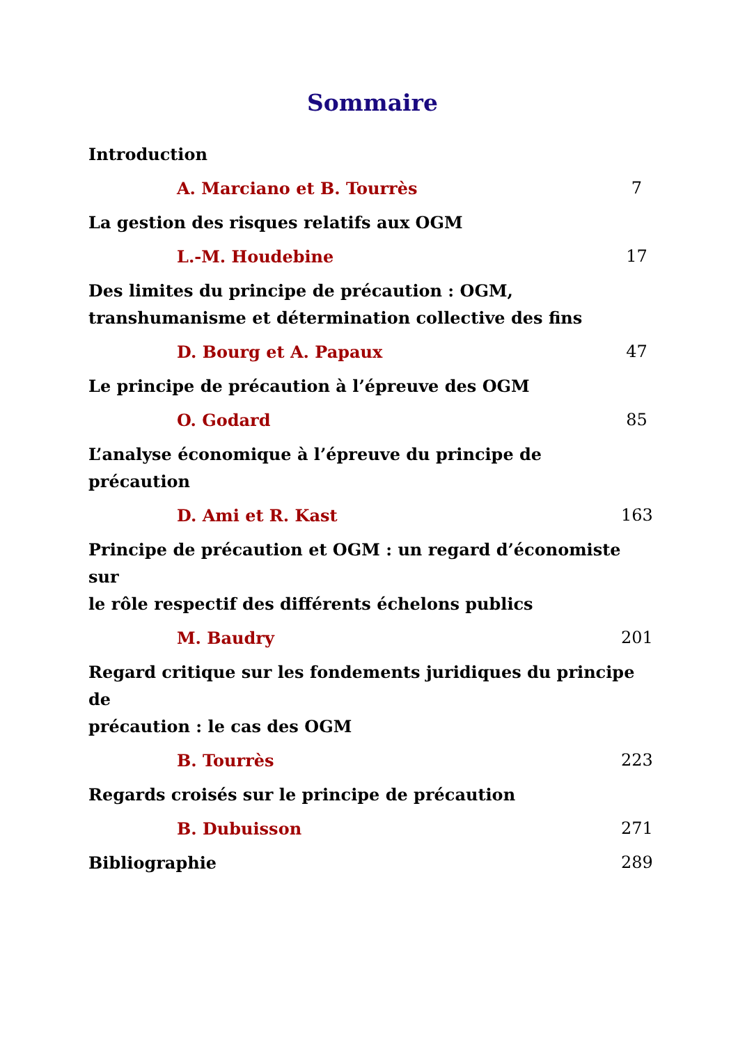Sommaire
Introduction
A. Marciano et B. Tourrès 7
La gestion des risques relatifs aux OGM
L.-M. Houdebine 17
Des limites du principe de précaution : OGM,
transhumanisme et détermination collective des fins
D. Bourg et A. Papaux 47
Le principe de précaution à l’épreuve des OGM
O. Godard 85
L’analyse économique à l’épreuve du principe de
précaution
D. Ami et R. Kast 163
Principe de précaution et OGM : un regard d’économiste sur
le rôle respectif des différents échelons publics
M. Baudry 201
Regard critique sur les fondements juridiques du principe de
précaution : le cas des OGM
B. Tourrès 223
Regards croisés sur le principe de précaution
B. Dubuisson 271
Bibliographie 289